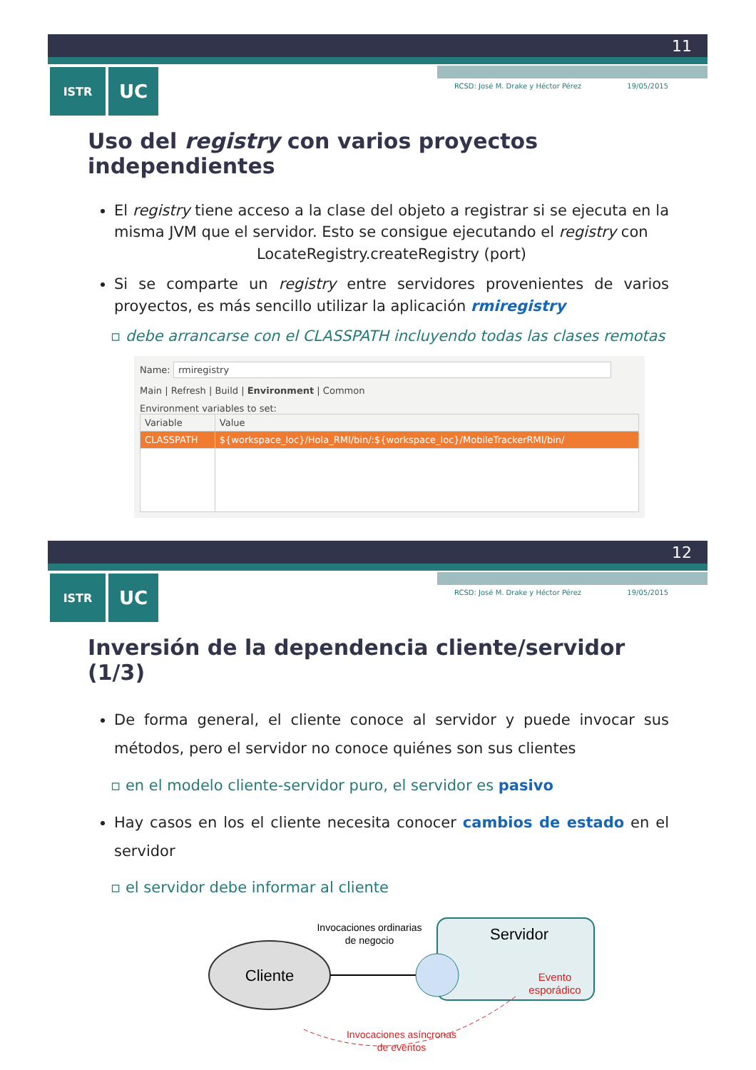11
ISTR
UC
RCSD: José M. Drake y Héctor Pérez 19/05/2015
Uso del registry con varios proyectos independientes
El registry tiene acceso a la clase del objeto a registrar si se ejecuta en la misma JVM que el servidor. Esto se consigue ejecutando el registry con
LocateRegistry.createRegistry (port)
Si se comparte un registry entre servidores provenientes de varios proyectos, es más sencillo utilizar la aplicación rmiregistry
▫ debe arrancarse con el CLASSPATH incluyendo todas las clases remotas
Name: rmiregistry
Main | Refresh | Build | Environment | Common
Environment variables to set:
| Variable | Value |
| --- | --- |
| CLASSPATH | ${workspace_loc}/Hola_RMI/bin/:${workspace_loc}/MobileTrackerRMI/bin/ |
12
ISTR
UC
RCSD: José M. Drake y Héctor Pérez 19/05/2015
Inversión de la dependencia cliente/servidor (1/3)
De forma general, el cliente conoce al servidor y puede invocar sus métodos, pero el servidor no conoce quiénes son sus clientes
▫ en el modelo cliente-servidor puro, el servidor es pasivo
Hay casos en los el cliente necesita conocer cambios de estado en el servidor
▫ el servidor debe informar al cliente
Cliente
Invocaciones ordinarias
de negocio
Servidor
Evento
esporádico
Invocaciones asíncronas
de eventos